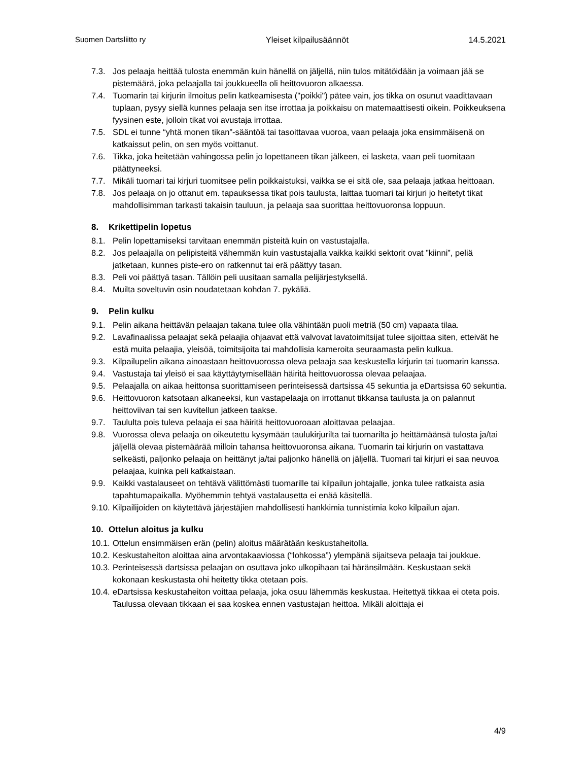Suomen Dartsliitto ry Yleiset kilpailusäännöt 14.5.2021
7.3. Jos pelaaja heittää tulosta enemmän kuin hänellä on jäljellä, niin tulos mitätöidään ja voimaan jää se pistemäärä, joka pelaajalla tai joukkueella oli heittovuoron alkaessa.
7.4. Tuomarin tai kirjurin ilmoitus pelin katkeamisesta ("poikki") pätee vain, jos tikka on osunut vaadittavaan tuplaan, pysyy siellä kunnes pelaaja sen itse irrottaa ja poikkaisu on matemaattisesti oikein. Poikkeuksena fyysinen este, jolloin tikat voi avustaja irrottaa.
7.5. SDL ei tunne “yhtä monen tikan”-sääntöä tai tasoittavaa vuoroa, vaan pelaaja joka ensimmäisenä on katkaissut pelin, on sen myös voittanut.
7.6. Tikka, joka heitetään vahingossa pelin jo lopettaneen tikan jälkeen, ei lasketa, vaan peli tuomitaan päättyneeksi.
7.7. Mikäli tuomari tai kirjuri tuomitsee pelin poikkaistuksi, vaikka se ei sitä ole, saa pelaaja jatkaa heittoaan.
7.8. Jos pelaaja on jo ottanut em. tapauksessa tikat pois taulusta, laittaa tuomari tai kirjuri jo heitetyt tikat mahdollisimman tarkasti takaisin tauluun, ja pelaaja saa suorittaa heittovuoronsa loppuun.
8. Krikettipelin lopetus
8.1. Pelin lopettamiseksi tarvitaan enemmän pisteitä kuin on vastustajalla.
8.2. Jos pelaajalla on pelipisteitä vähemmän kuin vastustajalla vaikka kaikki sektorit ovat ”kiinni”, peliä jatketaan, kunnes piste-ero on ratkennut tai erä päättyy tasan.
8.3. Peli voi päättyä tasan. Tällöin peli uusitaan samalla pelijärjestyksellä.
8.4. Muilta soveltuvin osin noudatetaan kohdan 7. pykäliä.
9. Pelin kulku
9.1. Pelin aikana heittävän pelaajan takana tulee olla vähintään puoli metriä (50 cm) vapaata tilaa.
9.2. Lavafinaalissa pelaajat sekä pelaajia ohjaavat että valvovat lavatoimitsijat tulee sijoittaa siten, etteivät he estä muita pelaajia, yleisöä, toimitsijoita tai mahdollisia kameroita seuraamasta pelin kulkua.
9.3. Kilpailupelin aikana ainoastaan heittovuorossa oleva pelaaja saa keskustella kirjurin tai tuomarin kanssa.
9.4. Vastustaja tai yleisö ei saa käyttäytymisellään häiritä heittovuorossa olevaa pelaajaa.
9.5. Pelaajalla on aikaa heittonsa suorittamiseen perinteisessä dartsissa 45 sekuntia ja eDartsissa 60 sekuntia.
9.6. Heittovuoron katsotaan alkaneeksi, kun vastapelaaja on irrottanut tikkansa taulusta ja on palannut heittoviivan tai sen kuvitellun jatkeen taakse.
9.7. Taululta pois tuleva pelaaja ei saa häiritä heittovuoroaan aloittavaa pelaajaa.
9.8. Vuorossa oleva pelaaja on oikeutettu kysymään taulukirjurilta tai tuomarilta jo heittämäänsä tulosta ja/tai jäljellä olevaa pistemäärää milloin tahansa heittovuoronsa aikana. Tuomarin tai kirjurin on vastattava selkeästi, paljonko pelaaja on heittänyt ja/tai paljonko hänellä on jäljellä. Tuomari tai kirjuri ei saa neuvoa pelaajaa, kuinka peli katkaistaan.
9.9. Kaikki vastalauseet on tehtävä välittömästi tuomarille tai kilpailun johtajalle, jonka tulee ratkaista asia tapahtumapaikalla. Myöhemmin tehtyä vastalausetta ei enää käsitellä.
9.10. Kilpailijoiden on käytettävä järjestäjien mahdollisesti hankkimia tunnistimia koko kilpailun ajan.
10. Ottelun aloitus ja kulku
10.1. Ottelun ensimmäisen erän (pelin) aloitus määrätään keskustaheitolla.
10.2. Keskustaheiton aloittaa aina arvontakaaviossa (“lohkossa”) ylempänä sijaitseva pelaaja tai joukkue.
10.3. Perinteisessä dartsissa pelaajan on osuttava joko ulkopihaan tai häränsilmään. Keskustaan sekä kokonaan keskustasta ohi heitetty tikka otetaan pois.
10.4. eDartsissa keskustaheiton voittaa pelaaja, joka osuu lähemmäs keskustaa. Heitettyä tikkaa ei oteta pois. Taulussa olevaan tikkaan ei saa koskea ennen vastustajan heittoa. Mikäli aloittaja ei
4/9